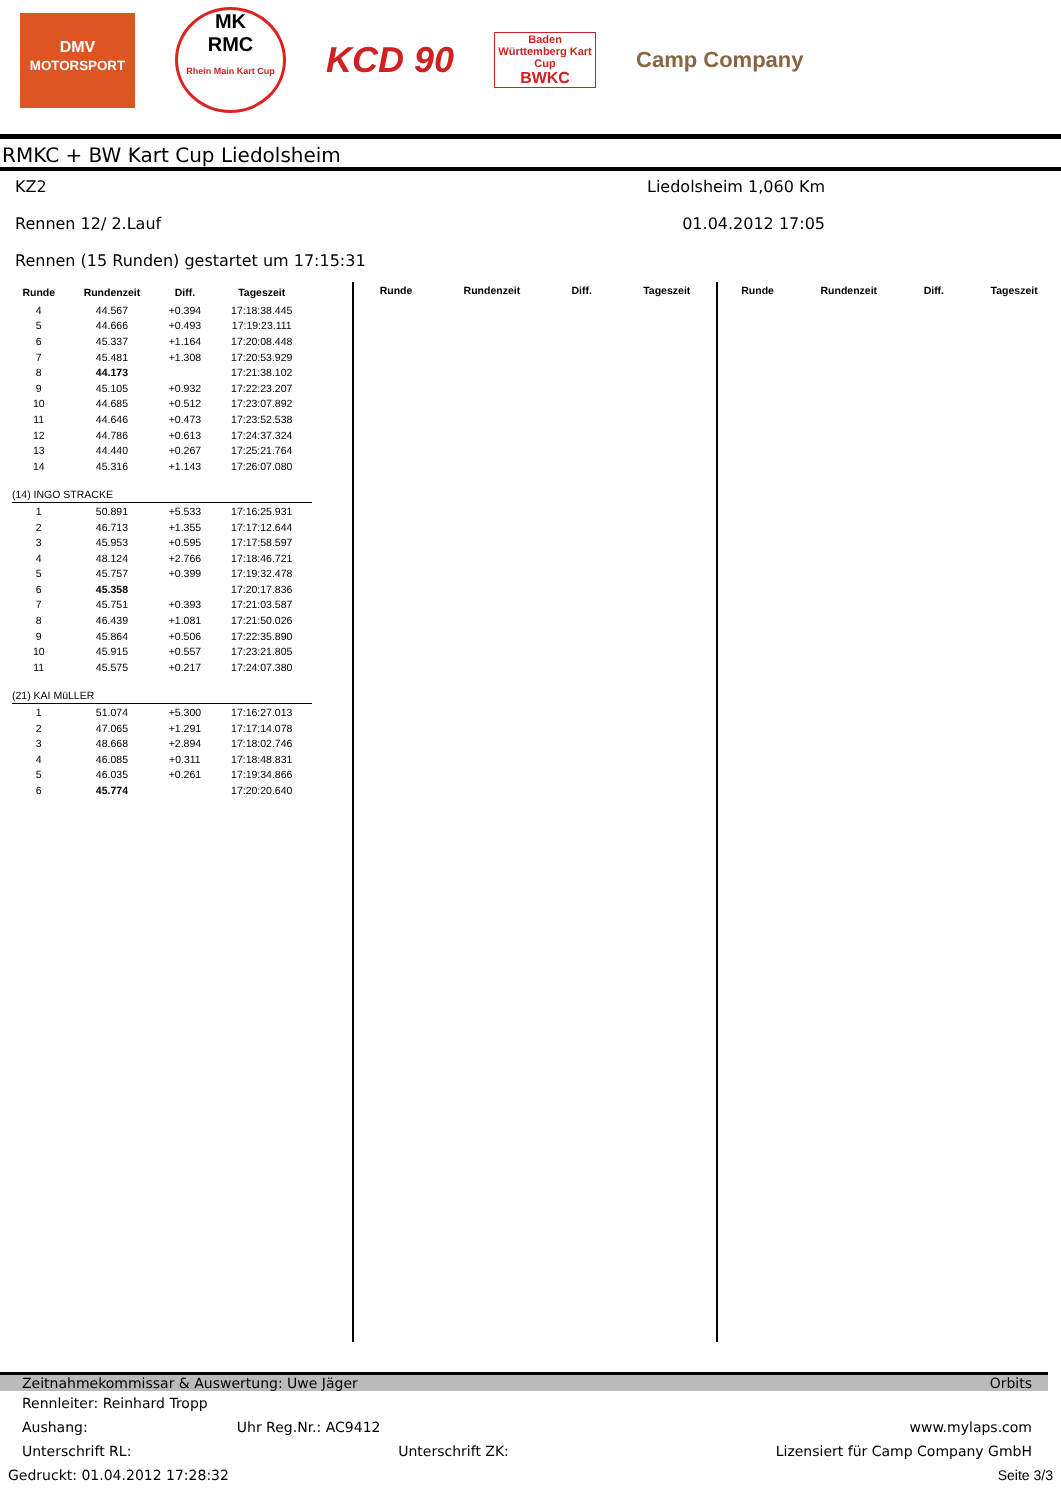DMV
MOTORSPORT
MK
RMC
Rhein Main Kart Cup
KCD 90
Baden Württemberg Kart Cup
BWKC
Camp Company
RMKC + BW Kart Cup Liedolsheim
KZ2 Liedolsheim 1,060 Km
Rennen 12/ 2.Lauf 01.04.2012 17:05
Rennen (15 Runden) gestartet um 17:15:31
| Runde | Rundenzeit | Diff. | Tageszeit |
| --- | --- | --- | --- |
| 4 | 44.567 | +0.394 | 17:18:38.445 |
| 5 | 44.666 | +0.493 | 17:19:23.111 |
| 6 | 45.337 | +1.164 | 17:20:08.448 |
| 7 | 45.481 | +1.308 | 17:20:53.929 |
| 8 | 44.173 | | 17:21:38.102 |
| 9 | 45.105 | +0.932 | 17:22:23.207 |
| 10 | 44.685 | +0.512 | 17:23:07.892 |
| 11 | 44.646 | +0.473 | 17:23:52.538 |
| 12 | 44.786 | +0.613 | 17:24:37.324 |
| 13 | 44.440 | +0.267 | 17:25:21.764 |
| 14 | 45.316 | +1.143 | 17:26:07.080 |
| (14) INGO STRACKE | | | |
| 1 | 50.891 | +5.533 | 17:16:25.931 |
| 2 | 46.713 | +1.355 | 17:17:12.644 |
| 3 | 45.953 | +0.595 | 17:17:58.597 |
| 4 | 48.124 | +2.766 | 17:18:46.721 |
| 5 | 45.757 | +0.399 | 17:19:32.478 |
| 6 | 45.358 | | 17:20:17.836 |
| 7 | 45.751 | +0.393 | 17:21:03.587 |
| 8 | 46.439 | +1.081 | 17:21:50.026 |
| 9 | 45.864 | +0.506 | 17:22:35.890 |
| 10 | 45.915 | +0.557 | 17:23:21.805 |
| 11 | 45.575 | +0.217 | 17:24:07.380 |
| (21) KAI MüLLER | | | |
| 1 | 51.074 | +5.300 | 17:16:27.013 |
| 2 | 47.065 | +1.291 | 17:17:14.078 |
| 3 | 48.668 | +2.894 | 17:18:02.746 |
| 4 | 46.085 | +0.311 | 17:18:48.831 |
| 5 | 46.035 | +0.261 | 17:19:34.866 |
| 6 | 45.774 | | 17:20:20.640 |
Runde Rundenzeit Diff. Tageszeit Runde Rundenzeit Diff. Tageszeit
Zeitnahmekommissar & Auswertung: Uwe Jäger Orbits
Rennleiter: Reinhard Tropp
Aushang: Uhr Reg.Nr.: AC9412 www.mylaps.com
Unterschrift RL: Unterschrift ZK: Lizensiert für Camp Company GmbH
Gedruckt: 01.04.2012 17:28:32 Seite 3/3